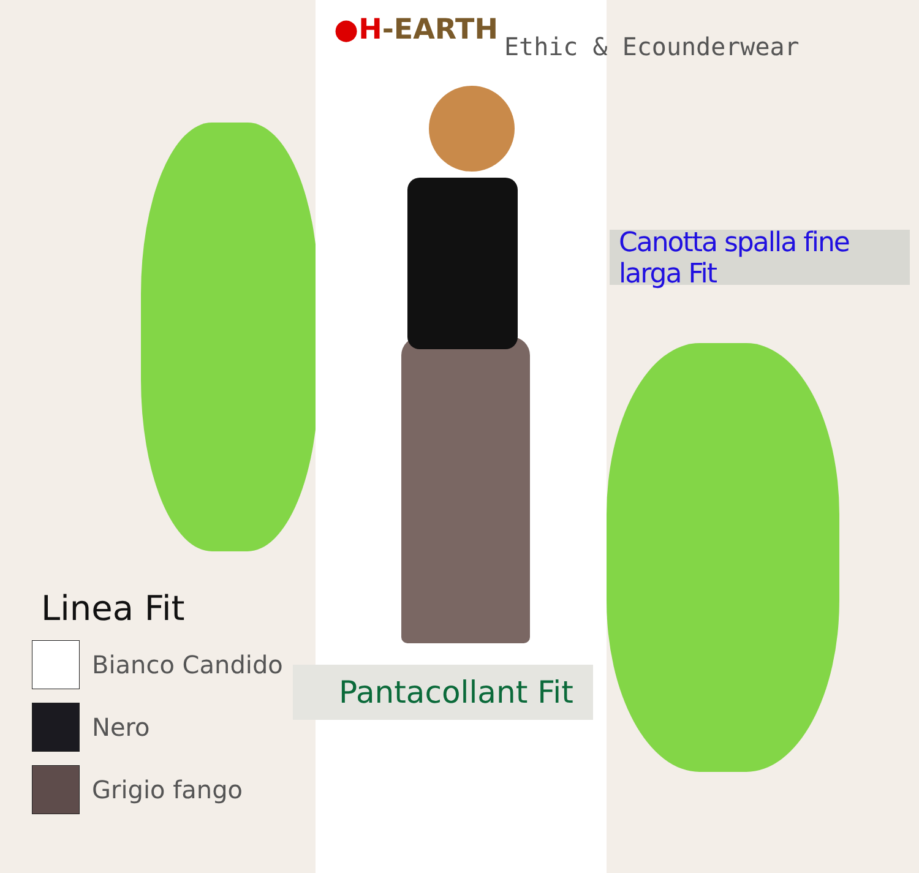●H-EARTH
Ethic & Ecounderwear
Canotta spalla fine larga Fit
Pantacollant Fit
Linea Fit
Bianco Candido
Nero
Grigio fango